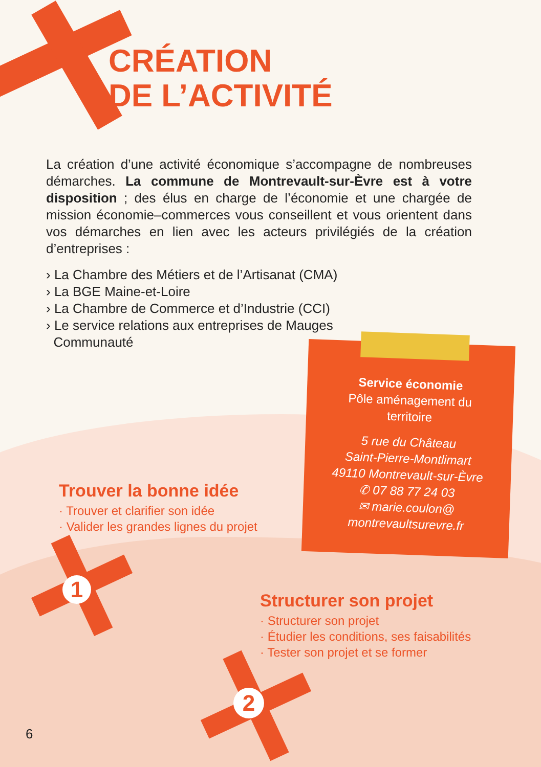CRÉATION
DE L’ACTIVITÉ
La création d’une activité économique s’accompagne de nombreuses démarches. La commune de Montrevault-sur-Èvre est à votre disposition ; des élus en charge de l’économie et une chargée de mission économie–commerces vous conseillent et vous orientent dans vos démarches en lien avec les acteurs privilégiés de la création d’entreprises :
› La Chambre des Métiers et de l’Artisanat (CMA)
› La BGE Maine-et-Loire
› La Chambre de Commerce et d’Industrie (CCI)
› Le service relations aux entreprises de Mauges
Communauté
Service économie
Pôle aménagement du
territoire
5 rue du Château
Saint-Pierre-Montlimart
49110 Montrevault-sur-Èvre
✆ 07 88 77 24 03
✉ marie.coulon@
montrevaultsurevre.fr
Trouver la bonne idée
· Trouver et clarifier son idée
· Valider les grandes lignes du projet
Structurer son projet
· Structurer son projet
· Étudier les conditions, ses faisabilités
· Tester son projet et se former
1
2
6